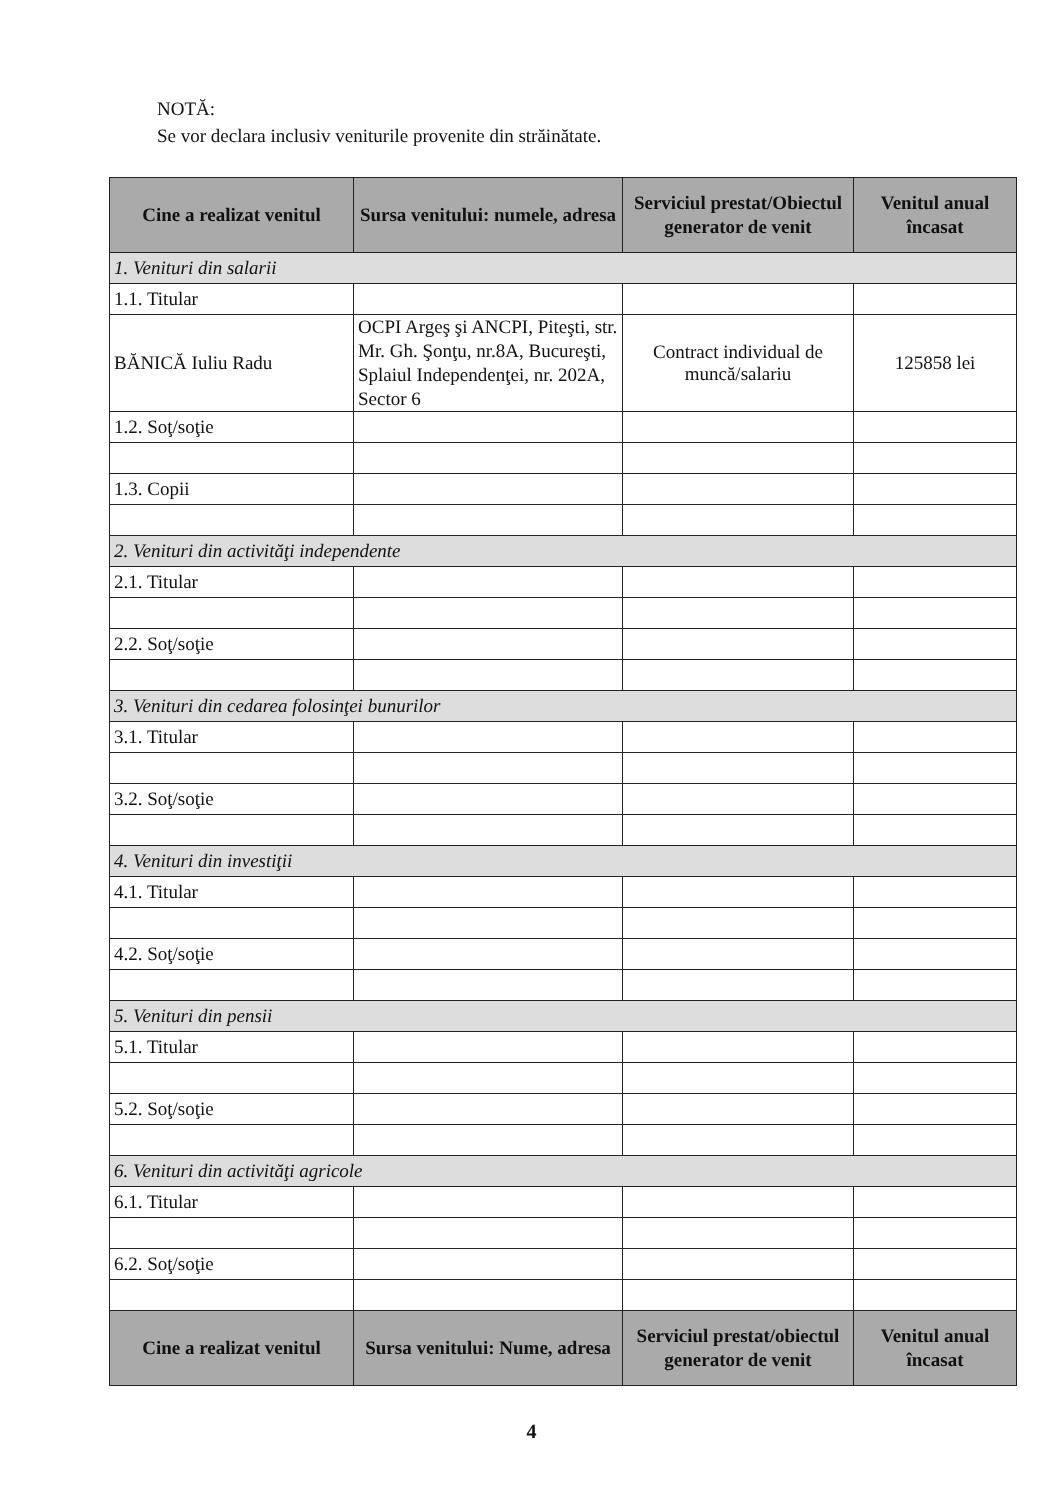NOTĂ:
Se vor declara inclusiv veniturile provenite din străinătate.
| Cine a realizat venitul | Sursa venitului: numele, adresa | Serviciul prestat/Obiectul generator de venit | Venitul anual încasat |
| --- | --- | --- | --- |
| 1. Venituri din salarii | | | |
| 1.1. Titular | | | |
| BĂNICĂ Iuliu Radu | OCPI Argeş şi ANCPI, Piteşti, str. Mr. Gh. Şonţu, nr.8A, Bucureşti, Splaiul Independenţei, nr. 202A, Sector 6 | Contract individual de muncă/salariu | 125858 lei |
| 1.2. Soţ/soţie | | | |
| 1.3. Copii | | | |
| 2. Venituri din activităţi independente | | | |
| 2.1. Titular | | | |
| 2.2. Soţ/soţie | | | |
| 3. Venituri din cedarea folosinţei bunurilor | | | |
| 3.1. Titular | | | |
| 3.2. Soţ/soţie | | | |
| 4. Venituri din investiţii | | | |
| 4.1. Titular | | | |
| 4.2. Soţ/soţie | | | |
| 5. Venituri din pensii | | | |
| 5.1. Titular | | | |
| 5.2. Soţ/soţie | | | |
| 6. Venituri din activităţi agricole | | | |
| 6.1. Titular | | | |
| 6.2. Soţ/soţie | | | |
| Cine a realizat venitul | Sursa venitului: Nume, adresa | Serviciul prestat/obiectul generator de venit | Venitul anual încasat |
4